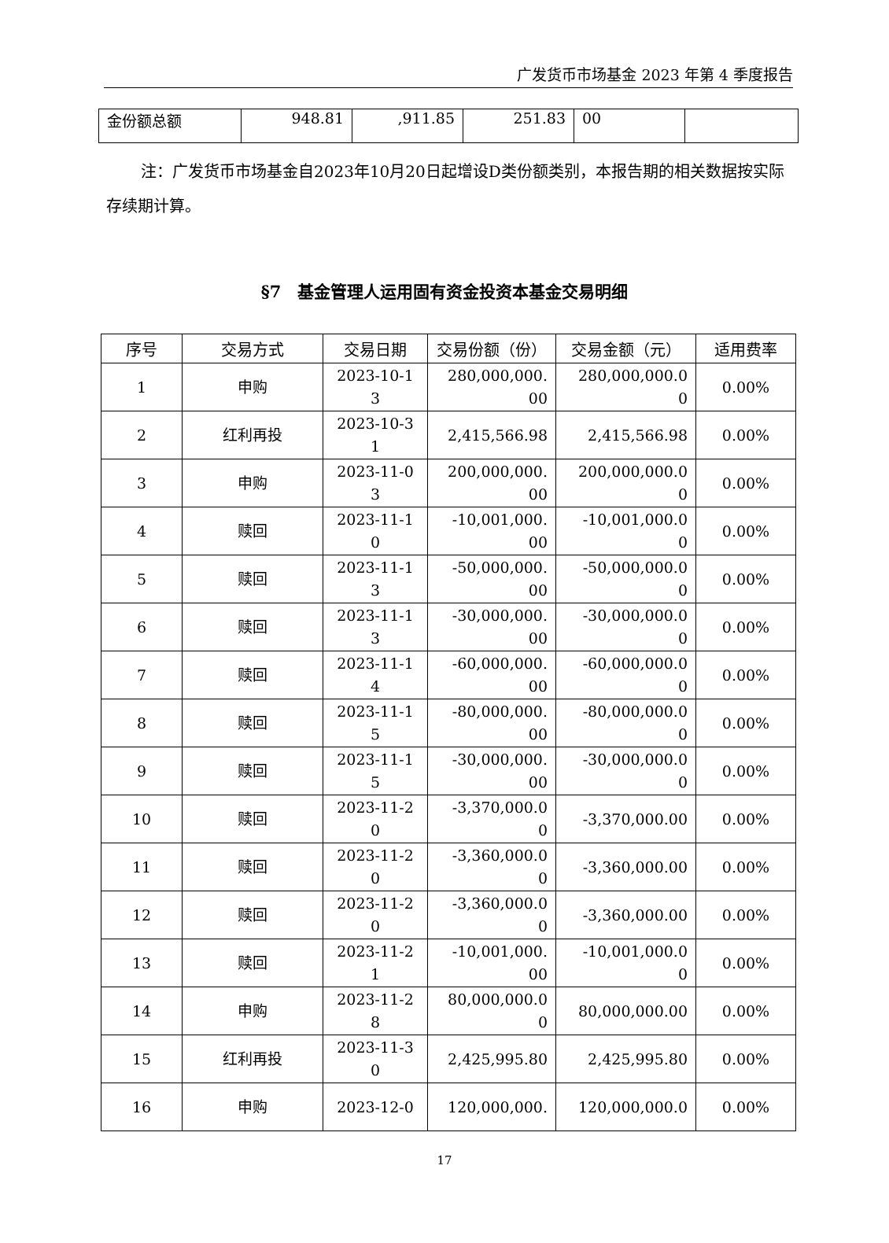广发货币市场基金 2023 年第 4 季度报告
| 金份额总额 | 948.81 | ,911.85 | 251.83 | 00 | |
注：广发货币市场基金自2023年10月20日起增设D类份额类别，本报告期的相关数据按实际存续期计算。
§7　基金管理人运用固有资金投资本基金交易明细
| 序号 | 交易方式 | 交易日期 | 交易份额（份） | 交易金额（元） | 适用费率 |
| --- | --- | --- | --- | --- | --- |
| 1 | 申购 | 2023-10-1 3 | 280,000,000. 00 | 280,000,000.0 0 | 0.00% |
| 2 | 红利再投 | 2023-10-3 1 | 2,415,566.98 | 2,415,566.98 | 0.00% |
| 3 | 申购 | 2023-11-0 3 | 200,000,000. 00 | 200,000,000.0 0 | 0.00% |
| 4 | 赎回 | 2023-11-1 0 | -10,001,000. 00 | -10,001,000.0 0 | 0.00% |
| 5 | 赎回 | 2023-11-1 3 | -50,000,000. 00 | -50,000,000.0 0 | 0.00% |
| 6 | 赎回 | 2023-11-1 3 | -30,000,000. 00 | -30,000,000.0 0 | 0.00% |
| 7 | 赎回 | 2023-11-1 4 | -60,000,000. 00 | -60,000,000.0 0 | 0.00% |
| 8 | 赎回 | 2023-11-1 5 | -80,000,000. 00 | -80,000,000.0 0 | 0.00% |
| 9 | 赎回 | 2023-11-1 5 | -30,000,000. 00 | -30,000,000.0 0 | 0.00% |
| 10 | 赎回 | 2023-11-2 0 | -3,370,000.0 0 | -3,370,000.00 | 0.00% |
| 11 | 赎回 | 2023-11-2 0 | -3,360,000.0 0 | -3,360,000.00 | 0.00% |
| 12 | 赎回 | 2023-11-2 0 | -3,360,000.0 0 | -3,360,000.00 | 0.00% |
| 13 | 赎回 | 2023-11-2 1 | -10,001,000. 00 | -10,001,000.0 0 | 0.00% |
| 14 | 申购 | 2023-11-2 8 | 80,000,000.0 0 | 80,000,000.00 | 0.00% |
| 15 | 红利再投 | 2023-11-3 0 | 2,425,995.80 | 2,425,995.80 | 0.00% |
| 16 | 申购 | 2023-12-0 | 120,000,000. | 120,000,000.0 | 0.00% |
17